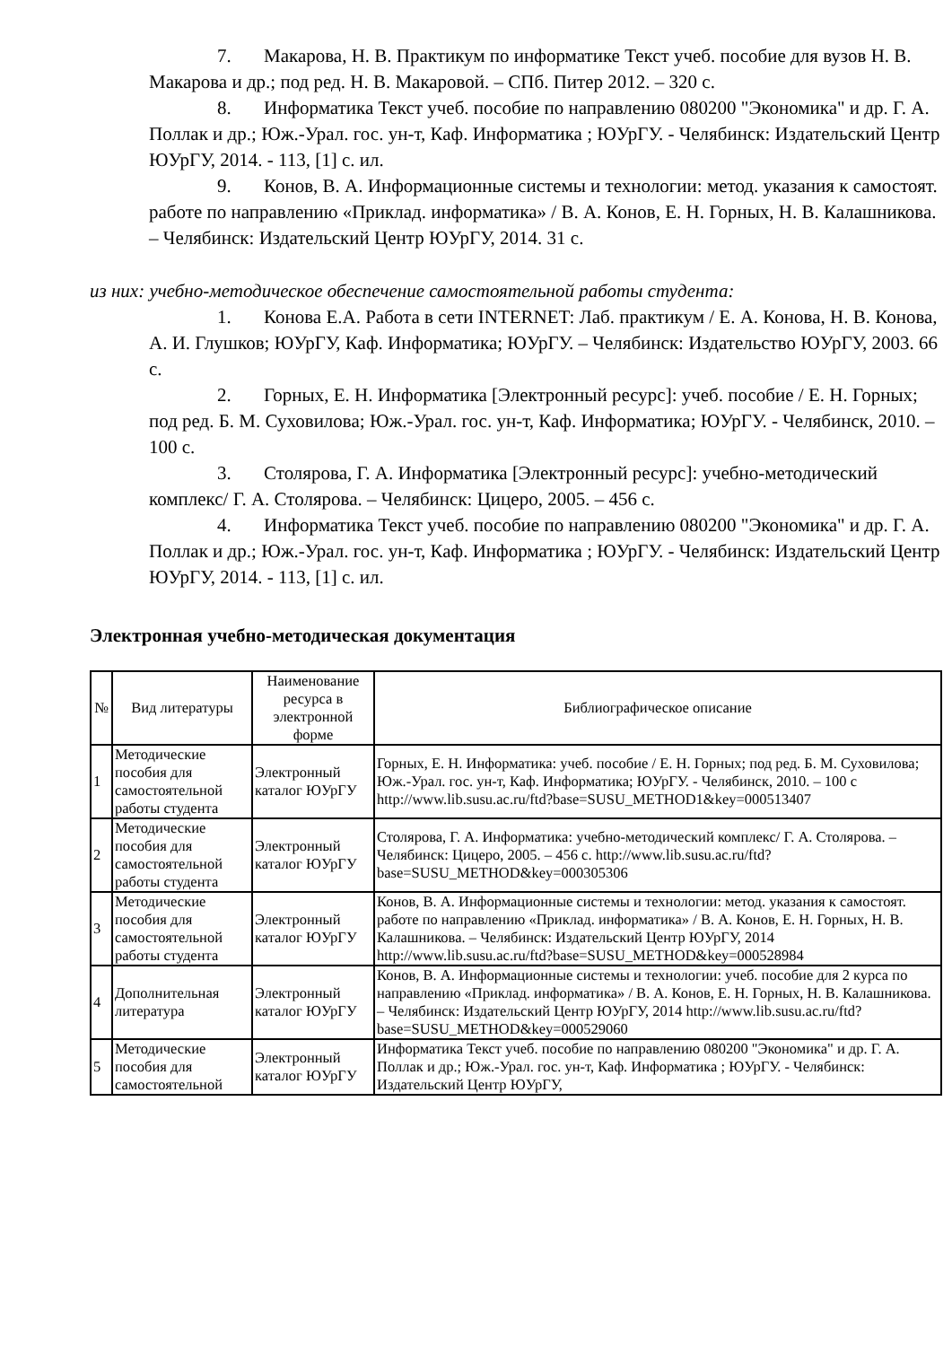7. Макарова, Н. В. Практикум по информатике Текст учеб. пособие для вузов Н. В. Макарова и др.; под ред. Н. В. Макаровой. – СПб. Питер 2012. – 320 с.
8. Информатика Текст учеб. пособие по направлению 080200 "Экономика" и др. Г. А. Поллак и др.; Юж.-Урал. гос. ун-т, Каф. Информатика ; ЮУрГУ. - Челябинск: Издательский Центр ЮУрГУ, 2014. - 113, [1] с. ил.
9. Конов, В. А. Информационные системы и технологии: метод. указания к самостоят. работе по направлению «Приклад. информатика» / В. А. Конов, Е. Н. Горных, Н. В. Калашникова. – Челябинск: Издательский Центр ЮУрГУ, 2014. 31 с.
из них: учебно-методическое обеспечение самостоятельной работы студента:
1. Конова Е.А. Работа в сети INTERNET: Лаб. практикум / Е. А. Конова, Н. В. Конова, А. И. Глушков; ЮУрГУ, Каф. Информатика; ЮУрГУ. – Челябинск: Издательство ЮУрГУ, 2003. 66 с.
2. Горных, Е. Н. Информатика [Электронный ресурс]: учеб. пособие / Е. Н. Горных; под ред. Б. М. Суховилова; Юж.-Урал. гос. ун-т, Каф. Информатика; ЮУрГУ. - Челябинск, 2010. – 100 с.
3. Столярова, Г. А. Информатика [Электронный ресурс]: учебно-методический комплекс/ Г. А. Столярова. – Челябинск: Цицеро, 2005. – 456 с.
4. Информатика Текст учеб. пособие по направлению 080200 "Экономика" и др. Г. А. Поллак и др.; Юж.-Урал. гос. ун-т, Каф. Информатика ; ЮУрГУ. - Челябинск: Издательский Центр ЮУрГУ, 2014. - 113, [1] с. ил.
Электронная учебно-методическая документация
| № | Вид литературы | Наименование ресурса в электронной форме | Библиографическое описание |
| --- | --- | --- | --- |
| 1 | Методические пособия для самостоятельной работы студента | Электронный каталог ЮУрГУ | Горных, Е. Н. Информатика: учеб. пособие / Е. Н. Горных; под ред. Б. М. Суховилова; Юж.-Урал. гос. ун-т, Каф. Информатика; ЮУрГУ. - Челябинск, 2010. – 100 с http://www.lib.susu.ac.ru/ftd?base=SUSU_METHOD1&key=000513407 |
| 2 | Методические пособия для самостоятельной работы студента | Электронный каталог ЮУрГУ | Столярова, Г. А. Информатика: учебно-методический комплекс/ Г. А. Столярова. – Челябинск: Цицеро, 2005. – 456 с. http://www.lib.susu.ac.ru/ftd?base=SUSU_METHOD&key=000305306 |
| 3 | Методические пособия для самостоятельной работы студента | Электронный каталог ЮУрГУ | Конов, В. А. Информационные системы и технологии: метод. указания к самостоят. работе по направлению «Приклад. информатика» / В. А. Конов, Е. Н. Горных, Н. В. Калашникова. – Челябинск: Издательский Центр ЮУрГУ, 2014 http://www.lib.susu.ac.ru/ftd?base=SUSU_METHOD&key=000528984 |
| 4 | Дополнительная литература | Электронный каталог ЮУрГУ | Конов, В. А. Информационные системы и технологии: учеб. пособие для 2 курса по направлению «Приклад. информатика» / В. А. Конов, Е. Н. Горных, Н. В. Калашникова. – Челябинск: Издательский Центр ЮУрГУ, 2014 http://www.lib.susu.ac.ru/ftd?base=SUSU_METHOD&key=000529060 |
| 5 | Методические пособия для самостоятельной | Электронный каталог ЮУрГУ | Информатика Текст учеб. пособие по направлению 080200 "Экономика" и др. Г. А. Поллак и др.; Юж.-Урал. гос. ун-т, Каф. Информатика ; ЮУрГУ. - Челябинск: Издательский Центр ЮУрГУ, |